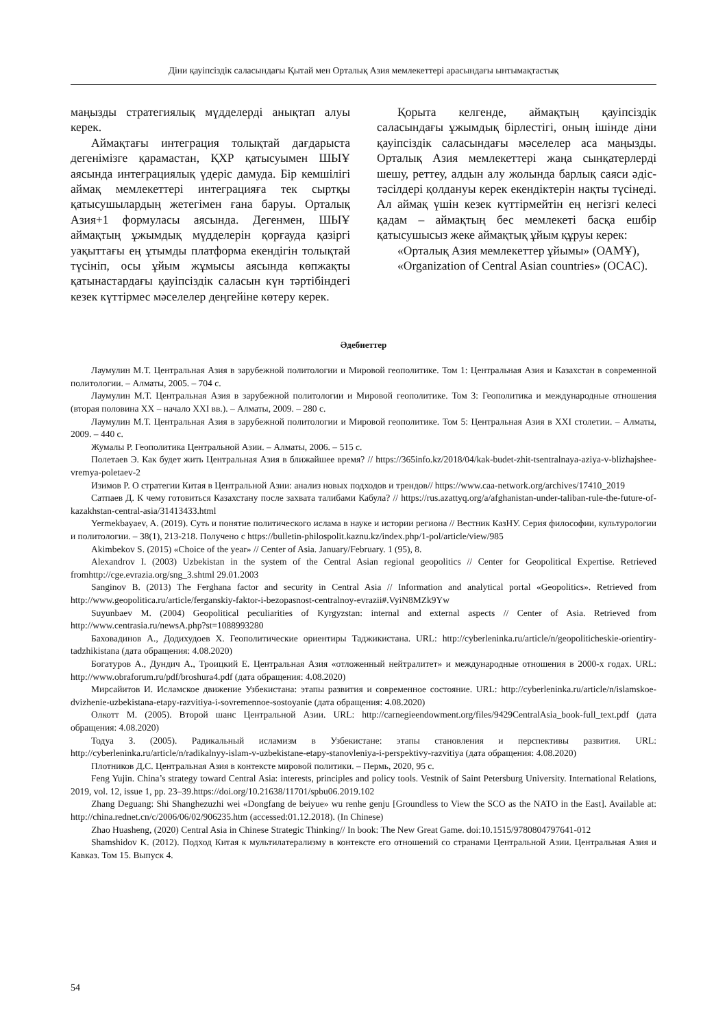Діни қауіпсіздік саласындағы Қытай мен Орталық Азия мемлекеттері арасындағы ынтымақтастық
маңызды стратегиялық мүдделерді анықтап алуы керек.
Аймақтағы интеграция толықтай дағдарыста дегенімізге қарамастан, ҚХР қатысуымен ШЫҰ аясында интеграциялық үдеріс дамуда. Бір кемшілігі аймақ мемлекеттері интеграцияға тек сыртқы қатысушылардың жетегімен ғана баруы. Орталық Азия+1 формуласы аясында. Дегенмен, ШЫҰ аймақтың ұжымдық мүдделерін қорғауда қазіргі уақыттағы ең ұтымды платформа екендігін толықтай түсініп, осы ұйым жұмысы аясында көпжақты қатынастардағы қауіпсіздік саласын күн тәртібіндегі кезек күттірмес мәселелер деңгейіне көтеру керек.
Қорыта келгенде, аймақтың қауіпсіздік саласындағы ұжымдық бірлестігі, оның ішінде діни қауіпсіздік саласындағы мәселелер аса маңызды. Орталық Азия мемлекеттері жаңа сынқатерлерді шешу, реттеу, алдын алу жолында барлық саяси әдіс-тәсілдері қолдануы керек екендіктерін нақты түсінеді. Ал аймақ үшін кезек күттірмейтін ең негізгі келесі қадам – аймақтың бес мемлекеті басқа ешбір қатысушысыз жеке аймақтық ұйым құруы керек:
«Орталық Азия мемлекеттер ұйымы» (ОАМҰ),
«Organization of Central Asian countries» (OCAC).
Әдебиеттер
Лаумулин М.Т. Центральная Азия в зарубежной политологии и Мировой геополитике. Том 1: Центральная Азия и Казахстан в современной политологии. – Алматы, 2005. – 704 с.
Лаумулин М.Т. Центральная Азия в зарубежной политологии и Мировой геополитике. Том 3: Геополитика и международные отношения (вторая половина XX – начало XXI вв.). – Алматы, 2009. – 280 с.
Лаумулин М.Т. Центральная Азия в зарубежной политологии и Мировой геополитике. Том 5: Центральная Азия в XXI столетии. – Алматы, 2009. – 440 с.
Жумалы Р. Геополитика Центральной Азии. – Алматы, 2006. – 515 с.
Полетаев Э. Как будет жить Центральная Азия в ближайшее время? // https://365info.kz/2018/04/kak-budet-zhit-tsentralnaya-aziya-v-blizhajshee-vremya-poletaev-2
Изимов Р. О стратегии Китая в Центральной Азии: анализ новых подходов и трендов// https://www.caa-network.org/archives/17410_2019
Сатпаев Д. К чему готовиться Казахстану после захвата талибами Кабула? // https://rus.azattyq.org/a/afghanistan-under-taliban-rule-the-future-of-kazakhstan-central-asia/31413433.html
Yermekbayaev, A. (2019). Суть и понятие политического ислама в науке и истории региона // Вестник КазНУ. Серия философии, культурологии и политологии. – 38(1), 213-218. Получено с https://bulletin-philospolit.kaznu.kz/index.php/1-pol/article/view/985
Akimbekov S. (2015) «Choice of the year» // Center of Asia. January/February. 1 (95), 8.
Alexandrov I. (2003) Uzbekistan in the system of the Central Asian regional geopolitics // Center for Geopolitical Expertise. Retrieved fromhttp://cge.evrazia.org/sng_3.shtml 29.01.2003
Sanginov B. (2013) The Ferghana factor and security in Central Asia // Information and analytical portal «Geopolitics». Retrieved from http://www.geopolitica.ru/article/ferganskiy-faktor-i-bezopasnost-centralnoy-evrazii#.VyiN8MZk9Yw
Suyunbaev M. (2004) Geopolitical peculiarities of Kyrgyzstan: internal and external aspects // Center of Asia. Retrieved from http://www.centrasia.ru/newsA.php?st=1088993280
Баховадинов А., Додихудоев Х. Геополитические ориентиры Таджикистана. URL: http://cyberleninka.ru/article/n/geopoliticheskie-orientiry-tadzhikistana (дата обращения: 4.08.2020)
Богатуров А., Дундич А., Троицкий Е. Центральная Азия «отложенный нейтралитет» и международные отношения в 2000-х годах. URL: http://www.obraforum.ru/pdf/broshura4.pdf (дата обращения: 4.08.2020)
Мирсайитов И. Исламское движение Узбекистана: этапы развития и современное состояние. URL: http://cyberleninka.ru/article/n/islamskoe-dvizhenie-uzbekistana-etapy-razvitiya-i-sovremennoe-sostoyanie (дата обращения: 4.08.2020)
Олкотт М. (2005). Второй шанс Центральной Азии. URL: http://carnegieendowment.org/files/9429CentralAsia_book-full_text.pdf (дата обращения: 4.08.2020)
Тодуа З. (2005). Радикальный исламизм в Узбекистане: этапы становления и перспективы развития. URL: http://cyberleninka.ru/article/n/radikalnyy-islam-v-uzbekistane-etapy-stanovleniya-i-perspektivy-razvitiya (дата обращения: 4.08.2020)
Плотников Д.С. Центральная Азия в контексте мировой политики. – Пермь, 2020, 95 с.
Feng Yujin. China’s strategy toward Central Asia: interests, principles and policy tools. Vestnik of Saint Petersburg University. International Relations, 2019, vol. 12, issue 1, pp. 23–39.https://doi.org/10.21638/11701/spbu06.2019.102
Zhang Deguang: Shi Shanghezuzhi wei «Dongfang de beiyue» wu renhe genju [Groundless to View the SCO as the NATO in the East]. Available at: http://china.rednet.cn/c/2006/06/02/906235.htm (accessed:01.12.2018). (In Chinese)
Zhao Huasheng, (2020) Central Asia in Chinese Strategic Thinking// In book: The New Great Game. doi:10.1515/9780804797641-012
Shamshidov K. (2012). Подход Китая к мультилатерализму в контексте его отношений со странами Центральной Азии. Центральная Азия и Кавказ. Том 15. Выпуск 4.
54